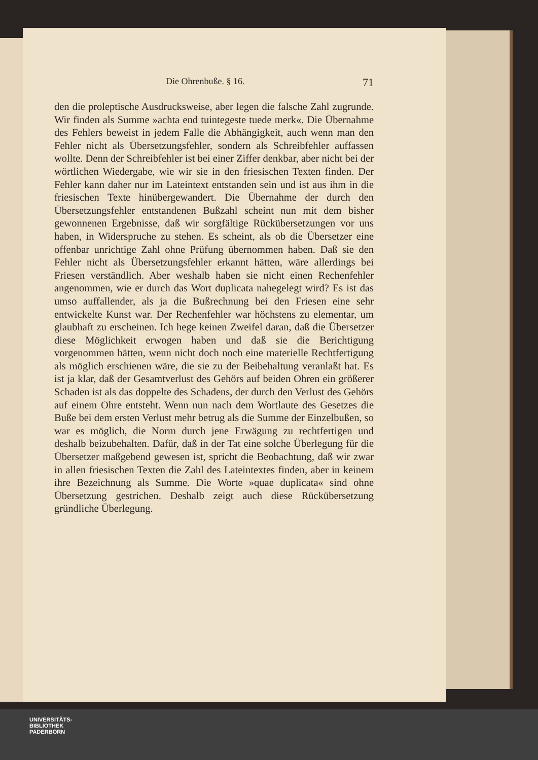Die Ohrenbuße. § 16. 71
den die proleptische Ausdrucksweise, aber legen die falsche Zahl zugrunde. Wir finden als Summe »achta end tuintegeste tuede merk«. Die Übernahme des Fehlers beweist in jedem Falle die Abhängigkeit, auch wenn man den Fehler nicht als Übersetzungsfehler, sondern als Schreibfehler auffassen wollte. Denn der Schreibfehler ist bei einer Ziffer denkbar, aber nicht bei der wörtlichen Wiedergabe, wie wir sie in den friesischen Texten finden. Der Fehler kann daher nur im Lateintext entstanden sein und ist aus ihm in die friesischen Texte hinübergewandert. Die Übernahme der durch den Übersetzungsfehler entstandenen Bußzahl scheint nun mit dem bisher gewonnenen Ergebnisse, daß wir sorgfältige Rückübersetzungen vor uns haben, in Widerspruche zu stehen. Es scheint, als ob die Übersetzer eine offenbar unrichtige Zahl ohne Prüfung übernommen haben. Daß sie den Fehler nicht als Übersetzungsfehler erkannt hätten, wäre allerdings bei Friesen verständlich. Aber weshalb haben sie nicht einen Rechenfehler angenommen, wie er durch das Wort duplicata nahegelegt wird? Es ist das umso auffallender, als ja die Bußrechnung bei den Friesen eine sehr entwickelte Kunst war. Der Rechenfehler war höchstens zu elementar, um glaubhaft zu erscheinen. Ich hege keinen Zweifel daran, daß die Übersetzer diese Möglichkeit erwogen haben und daß sie die Berichtigung vorgenommen hätten, wenn nicht doch noch eine materielle Rechtfertigung als möglich erschienen wäre, die sie zu der Beibehaltung veranlaßt hat. Es ist ja klar, daß der Gesamtverlust des Gehörs auf beiden Ohren ein größerer Schaden ist als das doppelte des Schadens, der durch den Verlust des Gehörs auf einem Ohre entsteht. Wenn nun nach dem Wortlaute des Gesetzes die Buße bei dem ersten Verlust mehr betrug als die Summe der Einzelbußen, so war es möglich, die Norm durch jene Erwägung zu rechtfertigen und deshalb beizubehalten. Dafür, daß in der Tat eine solche Überlegung für die Übersetzer maßgebend gewesen ist, spricht die Beobachtung, daß wir zwar in allen friesischen Texten die Zahl des Lateintextes finden, aber in keinem ihre Bezeichnung als Summe. Die Worte »quae duplicata« sind ohne Übersetzung gestrichen. Deshalb zeigt auch diese Rückübersetzung gründliche Überlegung.
UNIVERSITÄTS-
BIBLIOTHEK
PADERBORN